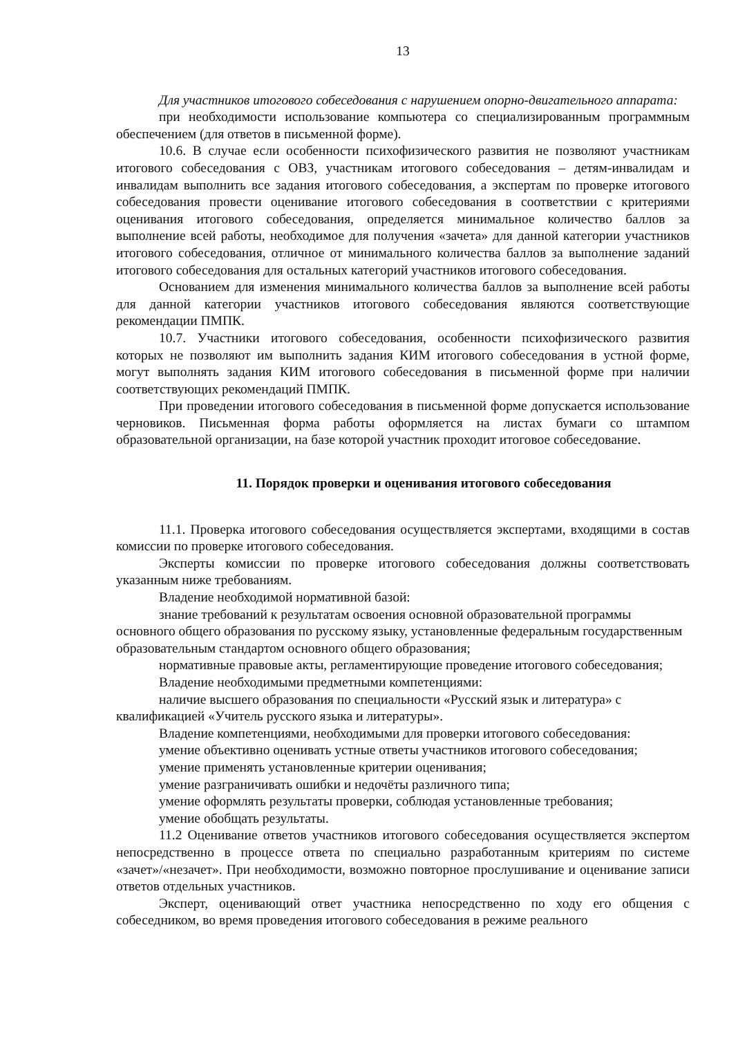13
Для участников итогового собеседования с нарушением опорно-двигательного аппарата:
при необходимости использование компьютера со специализированным программным обеспечением (для ответов в письменной форме).
10.6. В случае если особенности психофизического развития не позволяют участникам итогового собеседования с ОВЗ, участникам итогового собеседования – детям-инвалидам и инвалидам выполнить все задания итогового собеседования, а экспертам по проверке итогового собеседования провести оценивание итогового собеседования в соответствии с критериями оценивания итогового собеседования, определяется минимальное количество баллов за выполнение всей работы, необходимое для получения «зачета» для данной категории участников итогового собеседования, отличное от минимального количества баллов за выполнение заданий итогового собеседования для остальных категорий участников итогового собеседования.
Основанием для изменения минимального количества баллов за выполнение всей работы для данной категории участников итогового собеседования являются соответствующие рекомендации ПМПК.
10.7. Участники итогового собеседования, особенности психофизического развития которых не позволяют им выполнить задания КИМ итогового собеседования в устной форме, могут выполнять задания КИМ итогового собеседования в письменной форме при наличии соответствующих рекомендаций ПМПК.
При проведении итогового собеседования в письменной форме допускается использование черновиков. Письменная форма работы оформляется на листах бумаги со штампом образовательной организации, на базе которой участник проходит итоговое собеседование.
11. Порядок проверки и оценивания итогового собеседования
11.1. Проверка итогового собеседования осуществляется экспертами, входящими в состав комиссии по проверке итогового собеседования.
Эксперты комиссии по проверке итогового собеседования должны соответствовать указанным ниже требованиям.
Владение необходимой нормативной базой:
знание требований к результатам освоения основной образовательной программы основного общего образования по русскому языку, установленные федеральным государственным образовательным стандартом основного общего образования;
нормативные правовые акты, регламентирующие проведение итогового собеседования;
Владение необходимыми предметными компетенциями:
наличие высшего образования по специальности «Русский язык и литература» с квалификацией «Учитель русского языка и литературы».
Владение компетенциями, необходимыми для проверки итогового собеседования:
умение объективно оценивать устные ответы участников итогового собеседования;
умение применять установленные критерии оценивания;
умение разграничивать ошибки и недочёты различного типа;
умение оформлять результаты проверки, соблюдая установленные требования;
умение обобщать результаты.
11.2 Оценивание ответов участников итогового собеседования осуществляется экспертом непосредственно в процессе ответа по специально разработанным критериям по системе «зачет»/«незачет». При необходимости, возможно повторное прослушивание и оценивание записи ответов отдельных участников.
Эксперт, оценивающий ответ участника непосредственно по ходу его общения с собеседником, во время проведения итогового собеседования в режиме реального